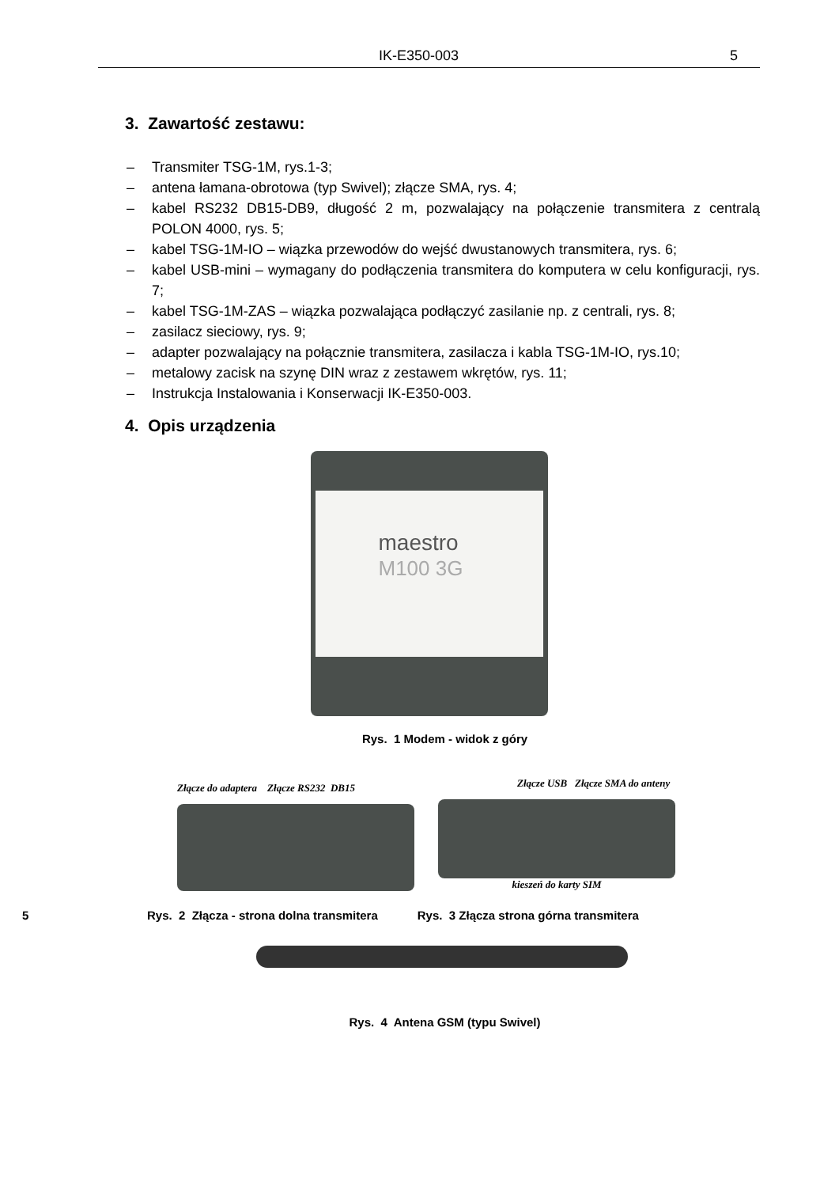IK-E350-003 5
3. Zawartość zestawu:
– Transmiter TSG-1M, rys.1-3;
– antena łamana-obrotowa (typ Swivel); złącze SMA, rys. 4;
– kabel RS232 DB15-DB9, długość 2 m, pozwalający na połączenie transmitera z centralą POLON 4000, rys. 5;
– kabel TSG-1M-IO – wiązka przewodów do wejść dwustanowych transmitera, rys. 6;
– kabel USB-mini – wymagany do podłączenia transmitera do komputera w celu konfiguracji, rys. 7;
– kabel TSG-1M-ZAS – wiązka pozwalająca podłączyć zasilanie np. z centrali, rys. 8;
– zasilacz sieciowy, rys. 9;
– adapter pozwalający na połącznie transmitera, zasilacza i kabla TSG-1M-IO, rys.10;
– metalowy zacisk na szynę DIN wraz z zestawem wkrętów, rys. 11;
– Instrukcja Instalowania i Konserwacji IK-E350-003.
4. Opis urządzenia
maestro
M100 3G
Rys. 1 Modem - widok z góry
Złącze do adaptera Złącze RS232 DB15
Złącze USB Złącze SMA do anteny
kieszeń do karty SIM
5 Rys. 2 Złącza - strona dolna transmitera Rys. 3 Złącza strona górna transmitera
Rys. 4 Antena GSM (typu Swivel)